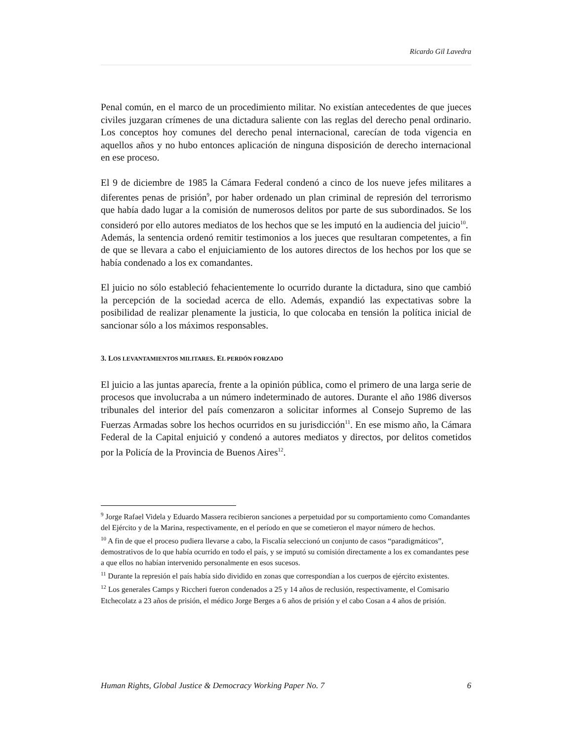Ricardo Gil Lavedra
Penal común, en el marco de un procedimiento militar. No existían antecedentes de que jueces civiles juzgaran crímenes de una dictadura saliente con las reglas del derecho penal ordinario. Los conceptos hoy comunes del derecho penal internacional, carecían de toda vigencia en aquellos años y no hubo entonces aplicación de ninguna disposición de derecho internacional en ese proceso.
El 9 de diciembre de 1985 la Cámara Federal condenó a cinco de los nueve jefes militares a diferentes penas de prisión<sup>9</sup>, por haber ordenado un plan criminal de represión del terrorismo que había dado lugar a la comisión de numerosos delitos por parte de sus subordinados. Se los consideró por ello autores mediatos de los hechos que se les imputó en la audiencia del juicio<sup>10</sup>.
Además, la sentencia ordenó remitir testimonios a los jueces que resultaran competentes, a fin de que se llevara a cabo el enjuiciamiento de los autores directos de los hechos por los que se había condenado a los ex comandantes.
El juicio no sólo estableció fehacientemente lo ocurrido durante la dictadura, sino que cambió la percepción de la sociedad acerca de ello. Además, expandió las expectativas sobre la posibilidad de realizar plenamente la justicia, lo que colocaba en tensión la política inicial de sancionar sólo a los máximos responsables.
3. LOS LEVANTAMIENTOS MILITARES. EL PERDÓN FORZADO
El juicio a las juntas aparecía, frente a la opinión pública, como el primero de una larga serie de procesos que involucraba a un número indeterminado de autores. Durante el año 1986 diversos tribunales del interior del país comenzaron a solicitar informes al Consejo Supremo de las Fuerzas Armadas sobre los hechos ocurridos en su jurisdicción<sup>11</sup>. En ese mismo año, la Cámara Federal de la Capital enjuició y condenó a autores mediatos y directos, por delitos cometidos por la Policía de la Provincia de Buenos Aires<sup>12</sup>.
<sup>9</sup> Jorge Rafael Videla y Eduardo Massera recibieron sanciones a perpetuidad por su comportamiento como Comandantes del Ejército y de la Marina, respectivamente, en el período en que se cometieron el mayor número de hechos.
<sup>10</sup> A fin de que el proceso pudiera llevarse a cabo, la Fiscalía seleccionó un conjunto de casos “paradigmáticos”, demostrativos de lo que había ocurrido en todo el país, y se imputó su comisión directamente a los ex comandantes pese a que ellos no habían intervenido personalmente en esos sucesos.
<sup>11</sup> Durante la represión el país había sido dividido en zonas que correspondían a los cuerpos de ejército existentes.
<sup>12</sup> Los generales Camps y Riccheri fueron condenados a 25 y 14 años de reclusión, respectivamente, el Comisario Etchecolatz a 23 años de prisión, el médico Jorge Berges a 6 años de prisión y el cabo Cosan a 4 años de prisión.
Human Rights, Global Justice & Democracy Working Paper No. 7 6